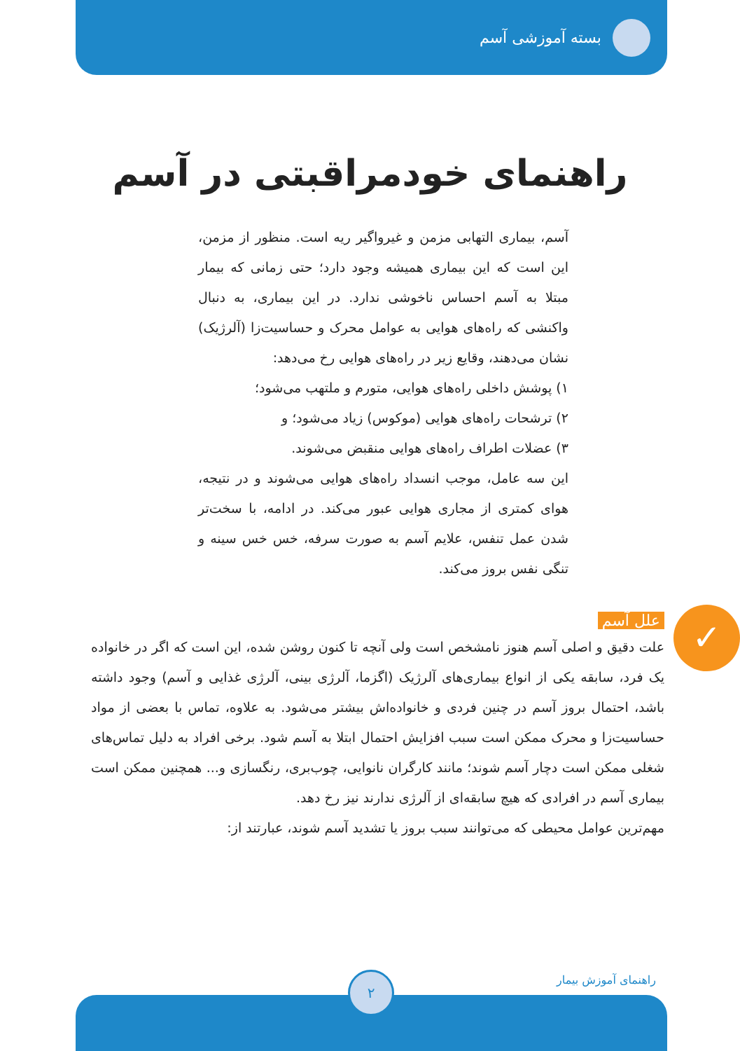بسته آموزشی آسم
راهنمای خودمراقبتی در آسم
آسم، بیماری التهابی مزمن و غیرواگیر ریه است. منظور از مزمن، این است که این بیماری همیشه وجود دارد؛ حتی زمانی که بیمار مبتلا به آسم احساس ناخوشی ندارد. در این بیماری، به دنبال واکنشی که راه‌های هوایی به عوامل محرک و حساسیت‌زا (آلرژیک) نشان می‌دهند، وقایع زیر در راه‌های هوایی رخ می‌دهد:
۱) پوشش داخلی راه‌های هوایی، متورم و ملتهب می‌شود؛
۲) ترشحات راه‌های هوایی (موکوس) زیاد می‌شود؛ و
۳) عضلات اطراف راه‌های هوایی منقبض می‌شوند.
این سه عامل، موجب انسداد راه‌های هوایی می‌شوند و در نتیجه، هوای کمتری از مجاری هوایی عبور می‌کند. در ادامه، با سخت‌تر شدن عمل تنفس، علایم آسم به صورت سرفه، خس خس سینه و تنگی نفس بروز می‌کند.
✓
علل آسم
علت دقیق و اصلی آسم هنوز نامشخص است ولی آنچه تا کنون روشن شده، این است که اگر در خانواده یک فرد، سابقه یکی از انواع بیماری‌های آلرژیک (اگزما، آلرژی بینی، آلرژی غذایی و آسم) وجود داشته باشد، احتمال بروز آسم در چنین فردی و خانواده‌اش بیشتر می‌شود. به علاوه، تماس با بعضی از مواد حساسیت‌زا و محرک ممکن است سبب افزایش احتمال ابتلا به آسم شود. برخی افراد به دلیل تماس‌های شغلی ممکن است دچار آسم شوند؛ مانند کارگران نانوایی، چوب‌بری، رنگسازی و... همچنین ممکن است بیماری آسم در افرادی که هیچ سابقه‌ای از آلرژی ندارند نیز رخ دهد.
مهم‌ترین عوامل محیطی که می‌توانند سبب بروز یا تشدید آسم شوند، عبارتند از:
راهنمای آموزش بیمار
۲